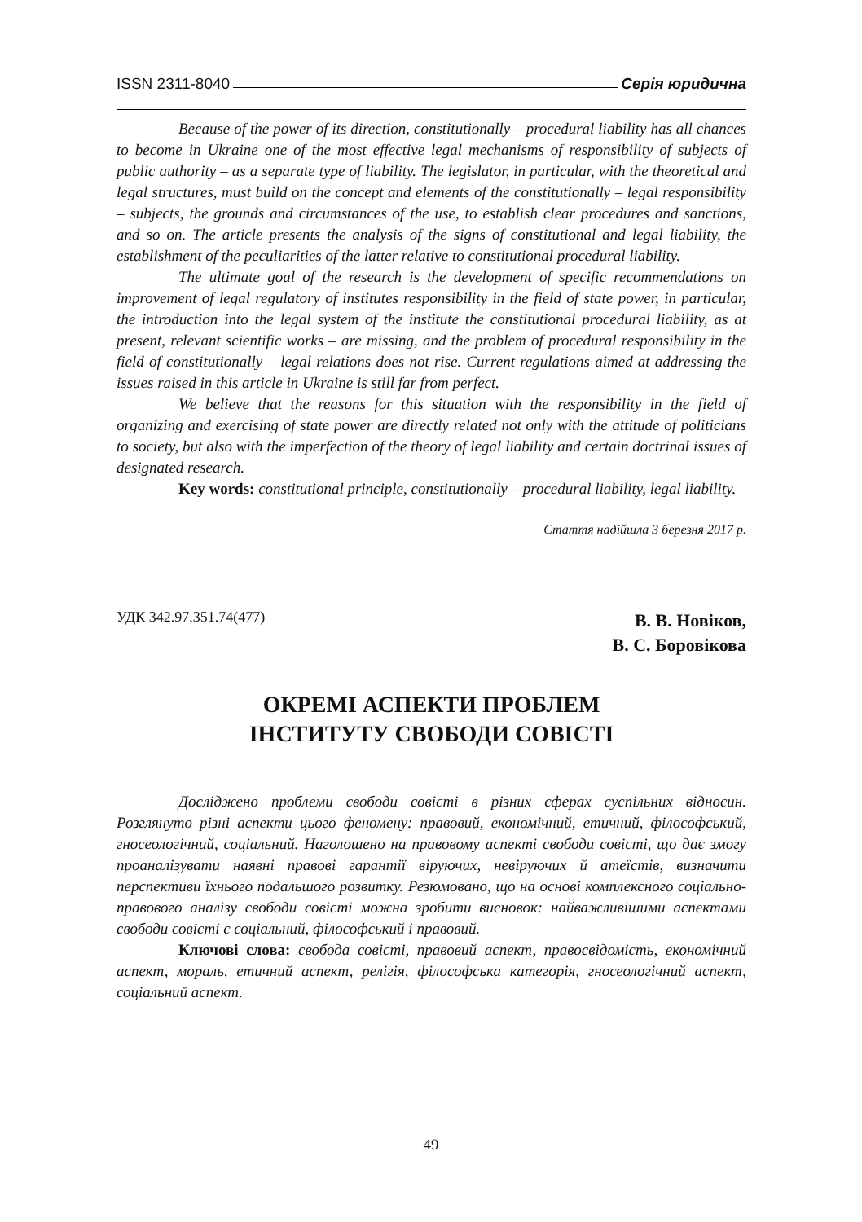ISSN 2311-8040 Серія юридична
Because of the power of its direction, constitutionally – procedural liability has all chances to become in Ukraine one of the most effective legal mechanisms of responsibility of subjects of public authority – as a separate type of liability. The legislator, in particular, with the theoretical and legal structures, must build on the concept and elements of the constitutionally – legal responsibility – subjects, the grounds and circumstances of the use, to establish clear procedures and sanctions, and so on. The article presents the analysis of the signs of constitutional and legal liability, the establishment of the peculiarities of the latter relative to constitutional procedural liability.
The ultimate goal of the research is the development of specific recommendations on improvement of legal regulatory of institutes responsibility in the field of state power, in particular, the introduction into the legal system of the institute the constitutional procedural liability, as at present, relevant scientific works – are missing, and the problem of procedural responsibility in the field of constitutionally – legal relations does not rise. Current regulations aimed at addressing the issues raised in this article in Ukraine is still far from perfect.
We believe that the reasons for this situation with the responsibility in the field of organizing and exercising of state power are directly related not only with the attitude of politicians to society, but also with the imperfection of the theory of legal liability and certain doctrinal issues of designated research.
Key words: constitutional principle, constitutionally – procedural liability, legal liability.
Стаття надійшла 3 березня 2017 р.
УДК 342.97.351.74(477)
В. В. Новіков,
В. С. Боровікова
ОКРЕМІ АСПЕКТИ ПРОБЛЕМ
ІНСТИТУТУ СВОБОДИ СОВІСТІ
Досліджено проблеми свободи совісті в різних сферах суспільних відносин. Розглянуто різні аспекти цього феномену: правовий, економічний, етичний, філософський, гносеологічний, соціальний. Наголошено на правовому аспекті свободи совісті, що дає змогу проаналізувати наявні правові гарантії віруючих, невіруючих й атеїстів, визначити перспективи їхнього подальшого розвитку. Резюмовано, що на основі комплексного соціально-правового аналізу свободи совісті можна зробити висновок: найважливішими аспектами свободи совісті є соціальний, філософський і правовий.
Ключові слова: свобода совісті, правовий аспект, правосвідомість, економічний аспект, мораль, етичний аспект, релігія, філософська категорія, гносеологічний аспект, соціальний аспект.
49